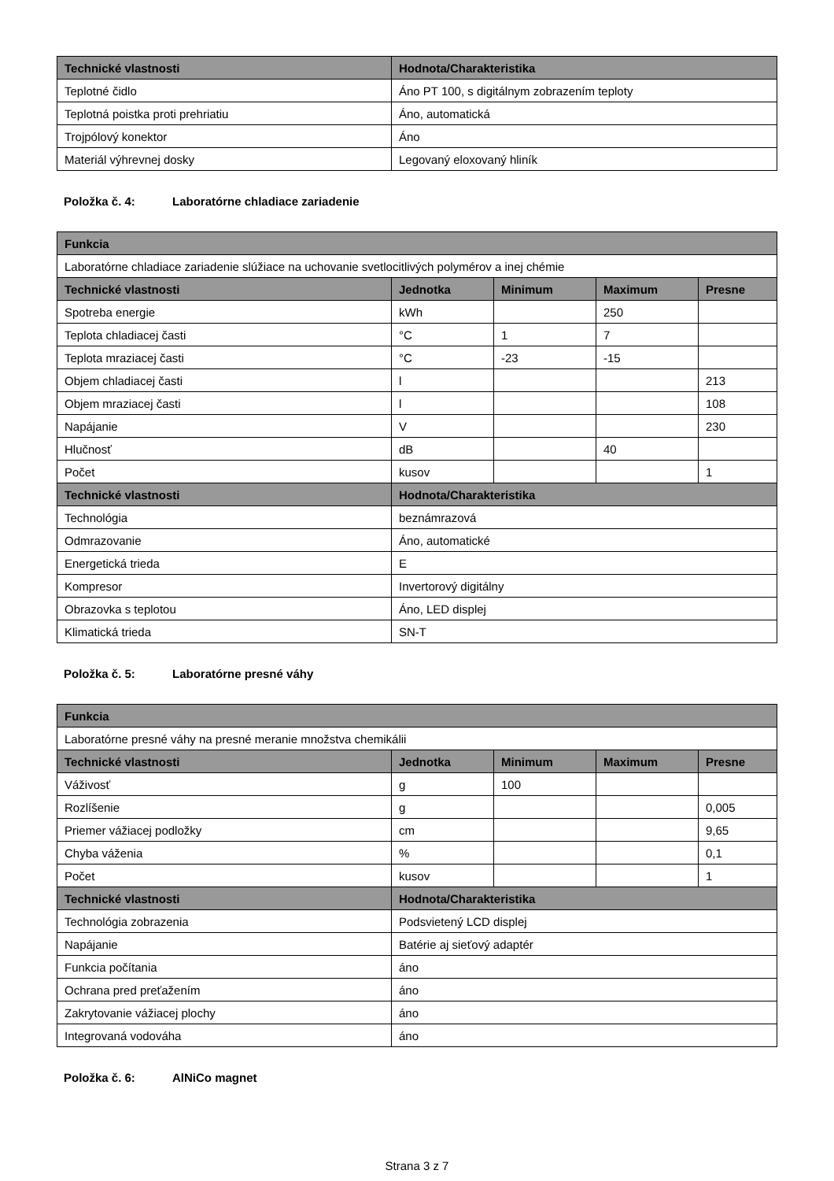| Technické vlastnosti | Hodnota/Charakteristika |
| --- | --- |
| Teplotné čidlo | Áno PT 100, s digitálnym zobrazením teploty |
| Teplotná poistka proti prehriatiu | Áno, automatická |
| Trojpólový konektor | Áno |
| Materiál výhrevnej dosky | Legovaný eloxovaný hliník |
Položka č. 4: Laboratórne chladiace zariadenie
| Funkcia | | | | |
| --- | --- | --- | --- | --- |
| Laboratórne chladiace zariadenie slúžiace na uchovanie svetlocitlivých polymérov a inej chémie | | | | |
| Technické vlastnosti | Jednotka | Minimum | Maximum | Presne |
| Spotreba energie | kWh | | 250 | |
| Teplota chladiacej časti | °C | 1 | 7 | |
| Teplota mraziacej časti | °C | -23 | -15 | |
| Objem chladiacej časti | l | | | 213 |
| Objem mraziacej časti | l | | | 108 |
| Napájanie | V | | | 230 |
| Hlučnosť | dB | | 40 | |
| Počet | kusov | | | 1 |
| Technické vlastnosti | Hodnota/Charakteristika | | | |
| Technológia | beznámrazová | | | |
| Odmrazovanie | Áno, automatické | | | |
| Energetická trieda | E | | | |
| Kompresor | Invertorový digitálny | | | |
| Obrazovka s teplotou | Áno, LED displej | | | |
| Klimatická trieda | SN-T | | | |
Položka č. 5: Laboratórne presné váhy
| Funkcia | | | | |
| --- | --- | --- | --- | --- |
| Laboratórne presné váhy na presné meranie množstva chemikálii | | | | |
| Technické vlastnosti | Jednotka | Minimum | Maximum | Presne |
| Váživosť | g | 100 | | |
| Rozlíšenie | g | | | 0,005 |
| Priemer vážiacej podložky | cm | | | 9,65 |
| Chyba váženia | % | | | 0,1 |
| Počet | kusov | | | 1 |
| Technické vlastnosti | Hodnota/Charakteristika | | | |
| Technológia zobrazenia | Podsvietený LCD displej | | | |
| Napájanie | Batérie aj sieťový adaptér | | | |
| Funkcia počítania | áno | | | |
| Ochrana pred preťažením | áno | | | |
| Zakrytovanie vážiacej plochy | áno | | | |
| Integrovaná vodováha | áno | | | |
Položka č. 6: AlNiCo magnet
Strana 3 z 7